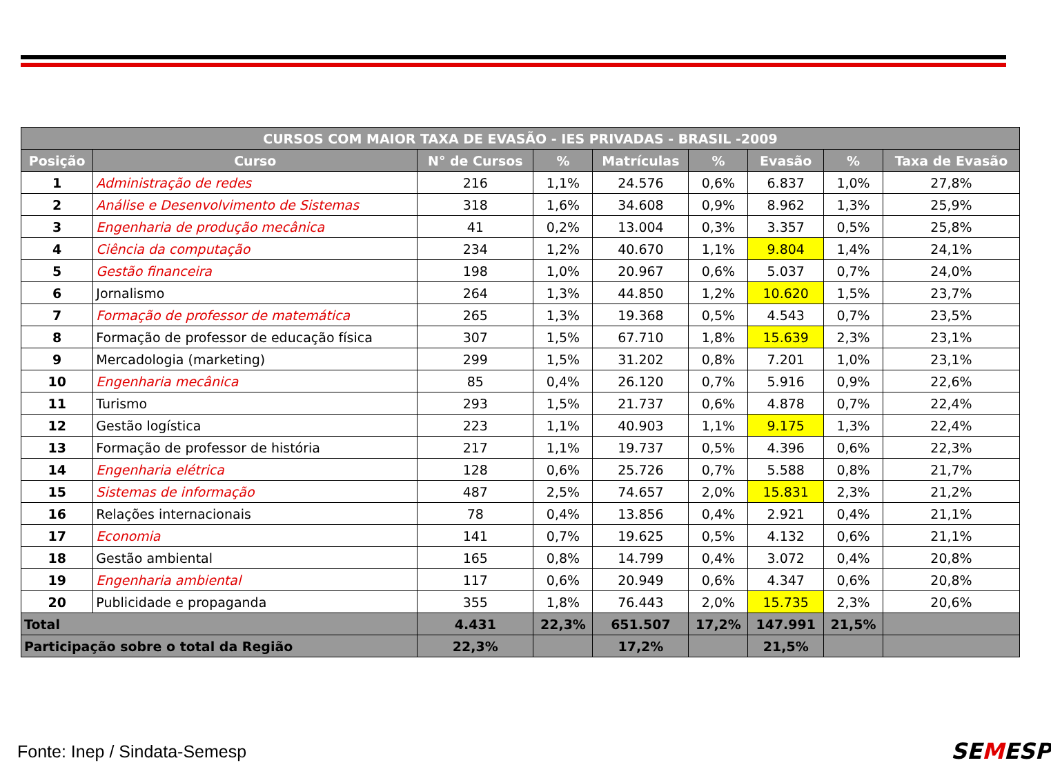| CURSOS COM MAIOR TAXA DE EVASÃO - IES PRIVADAS - BRASIL -2009 | | | | | | | | |
| --- | --- | --- | --- | --- | --- | --- | --- | --- |
| Posição | Curso | N° de Cursos | % | Matrículas | % | Evasão | % | Taxa de Evasão |
| 1 | Administração de redes | 216 | 1,1% | 24.576 | 0,6% | 6.837 | 1,0% | 27,8% |
| 2 | Análise e Desenvolvimento de Sistemas | 318 | 1,6% | 34.608 | 0,9% | 8.962 | 1,3% | 25,9% |
| 3 | Engenharia de produção mecânica | 41 | 0,2% | 13.004 | 0,3% | 3.357 | 0,5% | 25,8% |
| 4 | Ciência da computação | 234 | 1,2% | 40.670 | 1,1% | 9.804 | 1,4% | 24,1% |
| 5 | Gestão financeira | 198 | 1,0% | 20.967 | 0,6% | 5.037 | 0,7% | 24,0% |
| 6 | Jornalismo | 264 | 1,3% | 44.850 | 1,2% | 10.620 | 1,5% | 23,7% |
| 7 | Formação de professor de matemática | 265 | 1,3% | 19.368 | 0,5% | 4.543 | 0,7% | 23,5% |
| 8 | Formação de professor de educação física | 307 | 1,5% | 67.710 | 1,8% | 15.639 | 2,3% | 23,1% |
| 9 | Mercadologia (marketing) | 299 | 1,5% | 31.202 | 0,8% | 7.201 | 1,0% | 23,1% |
| 10 | Engenharia mecânica | 85 | 0,4% | 26.120 | 0,7% | 5.916 | 0,9% | 22,6% |
| 11 | Turismo | 293 | 1,5% | 21.737 | 0,6% | 4.878 | 0,7% | 22,4% |
| 12 | Gestão logística | 223 | 1,1% | 40.903 | 1,1% | 9.175 | 1,3% | 22,4% |
| 13 | Formação de professor de história | 217 | 1,1% | 19.737 | 0,5% | 4.396 | 0,6% | 22,3% |
| 14 | Engenharia elétrica | 128 | 0,6% | 25.726 | 0,7% | 5.588 | 0,8% | 21,7% |
| 15 | Sistemas de informação | 487 | 2,5% | 74.657 | 2,0% | 15.831 | 2,3% | 21,2% |
| 16 | Relações internacionais | 78 | 0,4% | 13.856 | 0,4% | 2.921 | 0,4% | 21,1% |
| 17 | Economia | 141 | 0,7% | 19.625 | 0,5% | 4.132 | 0,6% | 21,1% |
| 18 | Gestão ambiental | 165 | 0,8% | 14.799 | 0,4% | 3.072 | 0,4% | 20,8% |
| 19 | Engenharia ambiental | 117 | 0,6% | 20.949 | 0,6% | 4.347 | 0,6% | 20,8% |
| 20 | Publicidade e propaganda | 355 | 1,8% | 76.443 | 2,0% | 15.735 | 2,3% | 20,6% |
| Total | | 4.431 | 22,3% | 651.507 | 17,2% | 147.991 | 21,5% | |
| Participação sobre o total da Região | | 22,3% | | 17,2% | | 21,5% | | |
Fonte: Inep / Sindata-Semesp SEMESP